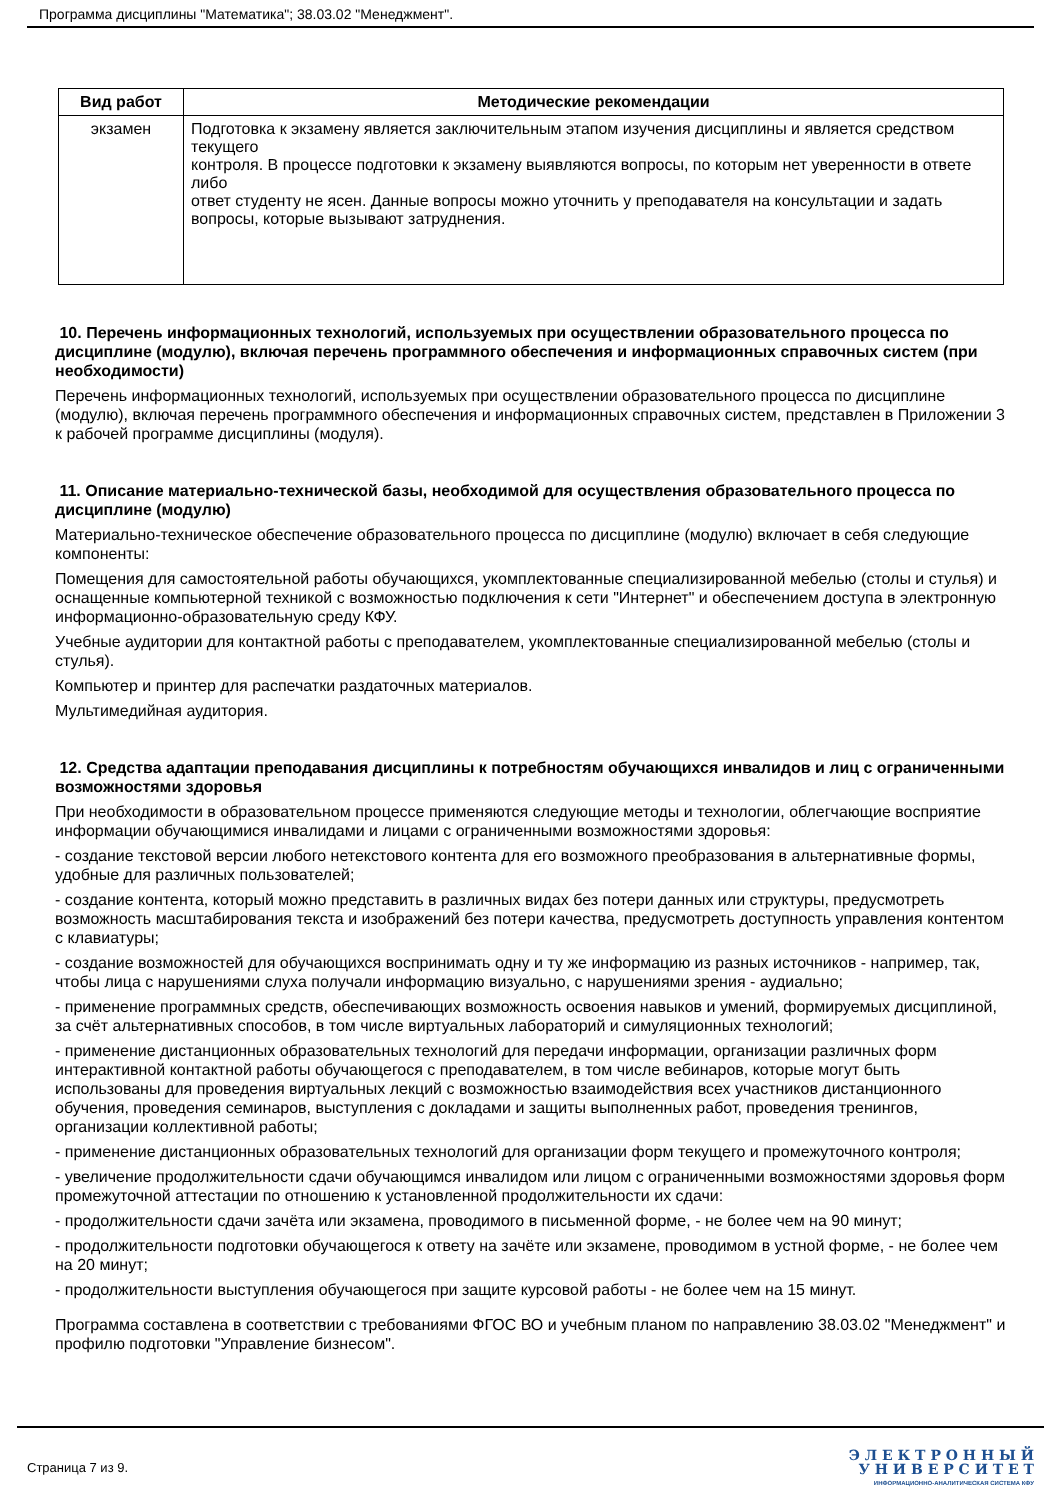Программа дисциплины "Математика"; 38.03.02 "Менеджмент".
| Вид работ | Методические рекомендации |
| --- | --- |
| экзамен | Подготовка к экзамену является заключительным этапом изучения дисциплины и является средством текущего контроля. В процессе подготовки к экзамену выявляются вопросы, по которым нет уверенности в ответе либо ответ студенту не ясен. Данные вопросы можно уточнить у преподавателя на консультации и задать вопросы, которые вызывают затруднения. |
10. Перечень информационных технологий, используемых при осуществлении образовательного процесса по дисциплине (модулю), включая перечень программного обеспечения и информационных справочных систем (при необходимости)
Перечень информационных технологий, используемых при осуществлении образовательного процесса по дисциплине (модулю), включая перечень программного обеспечения и информационных справочных систем, представлен в Приложении 3 к рабочей программе дисциплины (модуля).
11. Описание материально-технической базы, необходимой для осуществления образовательного процесса по дисциплине (модулю)
Материально-техническое обеспечение образовательного процесса по дисциплине (модулю) включает в себя следующие компоненты:
Помещения для самостоятельной работы обучающихся, укомплектованные специализированной мебелью (столы и стулья) и оснащенные компьютерной техникой с возможностью подключения к сети "Интернет" и обеспечением доступа в электронную информационно-образовательную среду КФУ.
Учебные аудитории для контактной работы с преподавателем, укомплектованные специализированной мебелью (столы и стулья).
Компьютер и принтер для распечатки раздаточных материалов.
Мультимедийная аудитория.
12. Средства адаптации преподавания дисциплины к потребностям обучающихся инвалидов и лиц с ограниченными возможностями здоровья
При необходимости в образовательном процессе применяются следующие методы и технологии, облегчающие восприятие информации обучающимися инвалидами и лицами с ограниченными возможностями здоровья:
- создание текстовой версии любого нетекстового контента для его возможного преобразования в альтернативные формы, удобные для различных пользователей;
- создание контента, который можно представить в различных видах без потери данных или структуры, предусмотреть возможность масштабирования текста и изображений без потери качества, предусмотреть доступность управления контентом с клавиатуры;
- создание возможностей для обучающихся воспринимать одну и ту же информацию из разных источников - например, так, чтобы лица с нарушениями слуха получали информацию визуально, с нарушениями зрения - аудиально;
- применение программных средств, обеспечивающих возможность освоения навыков и умений, формируемых дисциплиной, за счёт альтернативных способов, в том числе виртуальных лабораторий и симуляционных технологий;
- применение дистанционных образовательных технологий для передачи информации, организации различных форм интерактивной контактной работы обучающегося с преподавателем, в том числе вебинаров, которые могут быть использованы для проведения виртуальных лекций с возможностью взаимодействия всех участников дистанционного обучения, проведения семинаров, выступления с докладами и защиты выполненных работ, проведения тренингов, организации коллективной работы;
- применение дистанционных образовательных технологий для организации форм текущего и промежуточного контроля;
- увеличение продолжительности сдачи обучающимся инвалидом или лицом с ограниченными возможностями здоровья форм промежуточной аттестации по отношению к установленной продолжительности их сдачи:
- продолжительности сдачи зачёта или экзамена, проводимого в письменной форме, - не более чем на 90 минут;
- продолжительности подготовки обучающегося к ответу на зачёте или экзамене, проводимом в устной форме, - не более чем на 20 минут;
- продолжительности выступления обучающегося при защите курсовой работы - не более чем на 15 минут.
Программа составлена в соответствии с требованиями ФГОС ВО и учебным планом по направлению 38.03.02 "Менеджмент" и профилю подготовки "Управление бизнесом".
Страница 7 из 9.
Э Л Е К Т Р О Н Н Ы Й
У Н И В Е Р С И Т Е Т
ИНФОРМАЦИОННО-АНАЛИТИЧЕСКАЯ СИСТЕМА КФУ